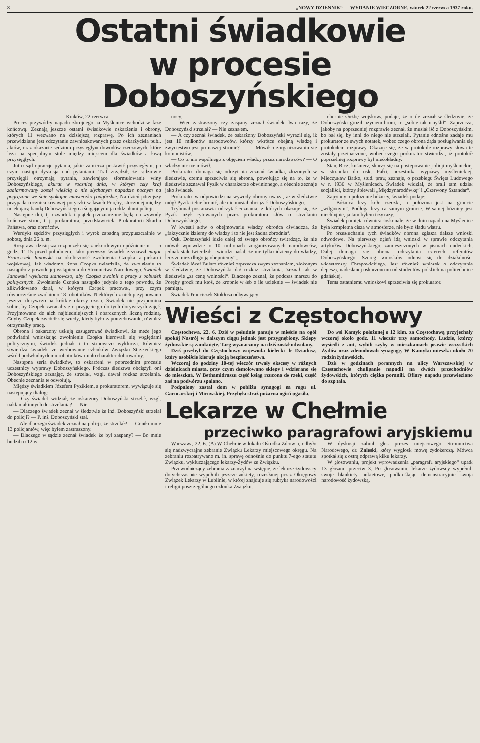8 „NOWY DZIENNIK“ — WYDANIE WIECZORNE, wtorek 22 czerwca 1937 roku.
Ostatni świadkowie
w procesie Doboszyńskiego
Kraków, 22 czerwca
Proces przywódcy napadu zbrojnego na Myślenice wchodzi w fazę końcową. Zeznają jeszcze ostatni świadkowie oskarżenia i obrony, których 11 wezwano na dzisiejszą rozprawę. Po ich zeznaniach przewidziane jest odczytanie zawnioskowanych przez oskarżyciela publ. aktów, oraz okazanie sędziom przysięgłym dowodów rzeczowych, które leżą na specjalnym stole między miejscem dla świadków a ławą przysięgłych.
Jutro sąd opracuje pytania, jakie zamierza postawić przysięgłym, po czym nastąpi dyskusja nad pytaniami. Traf zrządził, że sędziowie przysięgli otrzymają pytania, zawierające sformułowanie winy Doboszyńskiego, akurat w rocznicę dnia, w którym cały kraj zaalarmowany został wieścią o nie słychanym napadzie nocnym na pogrążone we śnie spokojne miasteczko podgórskie. Na dzień jutrzejszy przypada rocznica krwawej potyczki w lasach Poręby, stoczonej między uciekającą bandą Doboszyńskiego a ścigającymi ją oddziałami policji.
Następne dni, tj. czwartek i piątek przeznaczone będą na wywody końcowe stron, t. j. prokuratora, przedstawiciela Prokuratorii Skarbu Państwa, oraz obrońców.
Werdykt sędziów przysięgłych i wyrok zapadną przypuszczalnie w sobotę, dnia 26 b. m.
Rozprawa dzisiejsza rozpoczęła się z rekordowym opóźnieniem — o godz. 11.15 przed południem. Jako pierwszy świadek zeznawał major Franciszek Janowski na okoliczność zwolnienia Czopka z piekarni wojskowej. Jak wiadomo, żona Czopka twierdziła, że zwolnienie to nastąpiło z powodu jej wstąpienia do Stronnictwa Narodowego. Świadek Janowski wyklucza stanowczo, aby Czopka zwolnił z pracy z pobudek politycznych. Zwolnienie Czopka nastąpiło jedynie z tego powodu, że zlikwidowano dział, w którym Czopek pracował, przy czym równocześnie zwolniono 18 robotników. Niektórych z nich przyjmowano jeszcze dorywczo na krótkie okresy czasu. Świadek nie przypomina sobie, by Czopek zwracał się o przyjęcie go do tych dorywczych zajęć. Przyjmowano do nich najbiedniejszych i obarczonych liczną rodziną. Gdyby Czopek zwrócił się wtedy, kiedy było zapotrzebowanie, również otrzymałby pracę.
Obrona i oskarżony usiłują zasugerować świadkowi, że może jego podwładni wnioskując zwolnienie Czopka kierowali się względami politycznymi, świadek jednak i to stanowczo wyklucza. Również stwierdza świadek, że werbowanie członków Związku Strzeleckiego wśród podwładnych mu robotników miało charakter dobrowolny.
Następna seria świadków, to oskarżeni w poprzednim procesie uczestnicy wyprawy Doboszyńskiego. Podczas śledztwa obciążyli oni Doboszyńskiego zeznając, że strzelał, wzgl. dawał rozkaz strzelania. Obecnie zeznania te odwołują.
Między świadkiem Józefem Pyzikiem, a prokuratorem, wywiązuje się następujący dialog:
— Czy świadek widział, że oskarżony Doboszyński strzelał, wzgl. nakłaniał innych do strzelania? — Nie.
— Dlaczego świadek zeznał w śledztwie że inż. Doboszyński strzelał do policji? — P. inż. Doboszyński stał.
— Ale dlaczego świadek zeznał na policji, że strzelał? — Goniło mnie 13 policjantów, więc byłem zastraszony.
— Dlaczego w sądzie zeznał świadek, że był zaspany? — Bo mnie budzili o 12 w
nocy.
— Więc zastraszony czy zaspany zeznał świadek dwa razy, że Doboszyński strzelał? — Nie zeznałem.
— A czy zeznał świadek, że oskarżony Doboszyński wyraził się, iż jest 10 milionów narodowców, którzy wkrótce obejmą władzę i zwycięstwo jest po naszej stronie? — — Mówił o zorganizowaniu się komunistów.
— Co to ma wspólnego z objęciem władzy przez narodowców? — O władzy nic nie mówił.
Prokurator domaga się odczytania zeznań świadka, złożonych w śledztwie, czemu sprzeciwia się obrona, powołując się na to, że w śledztwie zeznawał Pyzik w charakterze obwinionego, a obecnie zeznaje jako świadek.
Prokurator w odpowiedzi na wywody obrony uważa, że w śledztwie mógł Pyzik siebie bronić, ale nie musiał obciążać Doboszyńskiego.
Trybunał postanawia odczytać zeznania, z których okazuje się, że Pyzik użył cytowanych przez prokuratora słów o strzelaniu Doboszyńskiego.
W kwestii słów o obejmowaniu władzy obrońca oświadcza, że „faktycznie idziemy do władzy i to nie jest żadna zbrodnia“.
Osk. Doboszyński idzie dalej od swego obrońcy twierdząc, że nie mówił wprawdzie o 10 milionach zorganizowanych narodowców, jednak stale twierdził i twierdzi nadal, że nie tylko idziemy do władzy, lecz że niezadługo ją obejmiemy“..
Świadek Józef Bularz również zaprzecza swym zeznaniom, złożonym w śledztwie, że Doboszyński dał rozkaz strzelania. Zeznał tak w śledztwie „za cenę wolności“. Dlaczego zeznał, że podczas marszu do Poręby groził mu ktoś, że kropnie w łeb o ile ucieknie — świadek nie pamięta.
Świadek Franciszek Stokłosa odbywający
obecnie służbę wojskową podaje, że o ile zeznał w śledztwie, że Doboszyński groził użyciem broni, to „sobie tak umyślił“. Zaprzecza, jakoby na poprzedniej rozprawie zeznał, że musiał iść z Doboszyńskim, bo bał się, by inni do niego nie strzelali. Pytanie odnośne zadaje mu prokurator ze swych notatek, wobec czego obrona żąda posługiwania się protokołem rozprawy. Okazuje się, że w protokole rozprawy słowa te zostały przeinaczone, wobec czego prokurator stwierdza, iż protokół poprzedniej rozprawy był niedokładny.
Stan. Bicz, kuśnierz, skarży się na postępowanie policji myślenickiej w stosunku do osk. Pałki, uczestnika wyprawy myślenickiej. Mieczysław Batko, stud. praw, zeznaje, o przebiegu Święta Ludowego w r. 1936 w Myślenicach. Świadek widział, że brali tam udział socjaliści, którzy śpiewali „Międzynarodówkę“ i „Czerwony Sztandar“.
Zapytany o położenie bóżnicy, świadek podaje:
— Bóżnica leży koło rzeczki, a położona jest na gruncie „wilgotnym“. Podłoga leży na samym gruncie. W samej bóżnicy jest niechlujnie, ja tam byłem trzy razy.
Świadek pamięta również doskonale, że w dniu napadu na Myślenice była kompletna cisza w atmosferze, nie było śladu wiatru.
Po przesłuchaniu tych świadków obrona zgłasza dalsze wnioski odwodowe. Na pierwszy ogień idą wnioski w sprawie odczytania artykułów Doboszyńskiego, zamieszczonych w pismach endeckich. Dalej domaga się obrona odczytania czterech referatów Doboszyńskiego. Szereg wniosków odnosi się do działalności wicestarosty Chrapowickiego. Jest również wniosek o odczytanie depeszy, nadesłanej oskarżonemu od studentów polskich na politechnice gdańskiej.
Temu ostatniemu wnioskowi sprzeciwia się prokurator.
Wieści z Częstochowy
Częstochowa, 22. 6. Dziś w południe panuje w mieście na ogół spokój Nastrój w dalszym ciągu jednak jest przygnębiony. Sklepy żydowskie są zamknięte. Targ wyznaczony na dziś został odwołany.
Dziś przybył do Częstochowy wojewoda kielecki dr Dziadosz, który osobiście kieruje akcją bezpieczeństwa.
Wczoraj do godziny 10-tej wieczór trwały ekscesy w różnych dzielnicach miasta, przy czym demolowano sklepy i wdzierano się do mieszkań. W Bethamidraszu część ksiąg rzucono do rzeki, część zaś na podwórzu spalono.
Podpalony został dom w pobliżu synagogi na rogu ul. Garncarskiej i Mirowskiej. Przybyła straż pożarna ogień ugasiła.
Do wsi Kamyk położonej o 12 klm. za Częstochową przyjechały wczoraj około godz. 11 wieczór trzy samochody. Ludzie, którzy wysiedli z aut, wybili szyby w mieszkaniach prawie wszystkich Żydów oraz zdemolowali synagogę. W Kamyku mieszka około 70 rodzin żydowskich.
Dziś w godzinach porannych na ulicy Warszawskiej w Częstochowie chuliganie napadli na dwóch przechodniów żydowskich, których ciężko poranili. Ofiary napadu przewieziono do szpitala.
Lekarze w Chełmie
przeciwko paragrafowi aryjskiemu
Warszawa, 22. 6. (A) W Chełmie w lokalu Ośrodka Zdrowia, odbyło się nadzwyczajne zebranie Związku Lekarzy miejscowego okręgu. Na zebraniu rozpatrywano m. in. sprawę odnośnie do punktu 7-ego statutu Związku, wykluczającego lekarzy-Żydów ze Związku.
Przewodniczący zebrania zaznaczył na wstępie, że lekarze żydowscy dotychczas nie wypełnili jeszcze ankiety, rozesłanej przez Okręgowy Związek Lekarzy w Lublinie, w której znajduje się rubryka narodowości i religii poszczególnego członka Związku.
W dyskusji zabrał głos prezes miejscowego Stronnictwa Narodowego, dr. Zaleski, który wygłosił mowę żydożerczą. Mówca spotkał się z ostrą odprawą kilku lekarzy.
W głosowaniu, projekt wprowadzenia „paragrafu aryjskiego“ upadł 13 głosami przeciw 3. Po głosowaniu, lekarze żydowscy wypełnili swoje blankiety ankietowe, podkreślając demonstracyjnie swoją narodowość żydowską.